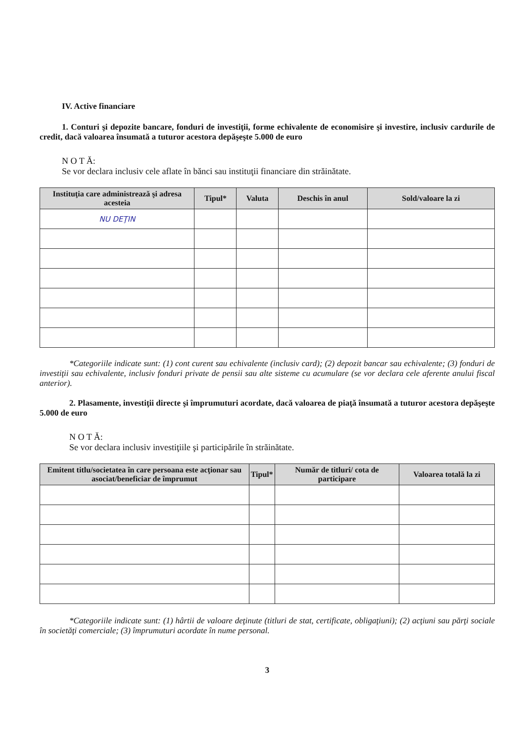IV. Active financiare
1. Conturi şi depozite bancare, fonduri de investiţii, forme echivalente de economisire şi investire, inclusiv cardurile de credit, dacă valoarea însumată a tuturor acestora depăşeşte 5.000 de euro
N O T Ă:
Se vor declara inclusiv cele aflate în bănci sau instituţii financiare din străinătate.
| Instituţia care administrează şi adresa acesteia | Tipul* | Valuta | Deschis în anul | Sold/valoare la zi |
| --- | --- | --- | --- | --- |
| NU DEŢIN | | | | |
*Categoriile indicate sunt: (1) cont curent sau echivalente (inclusiv card); (2) depozit bancar sau echivalente; (3) fonduri de investiţii sau echivalente, inclusiv fonduri private de pensii sau alte sisteme cu acumulare (se vor declara cele aferente anului fiscal anterior).
2. Plasamente, investiţii directe şi împrumuturi acordate, dacă valoarea de piaţă însumată a tuturor acestora depăşeşte 5.000 de euro
N O T Ă:
Se vor declara inclusiv investiţiile şi participările în străinătate.
| Emitent titlu/societatea în care persoana este acţionar sau asociat/beneficiar de împrumut | Tipul* | Număr de titluri/ cota de participare | Valoarea totală la zi |
| --- | --- | --- | --- |
*Categoriile indicate sunt: (1) hârtii de valoare deţinute (titluri de stat, certificate, obligaţiuni); (2) acţiuni sau părţi sociale în societăţi comerciale; (3) împrumuturi acordate în nume personal.
3